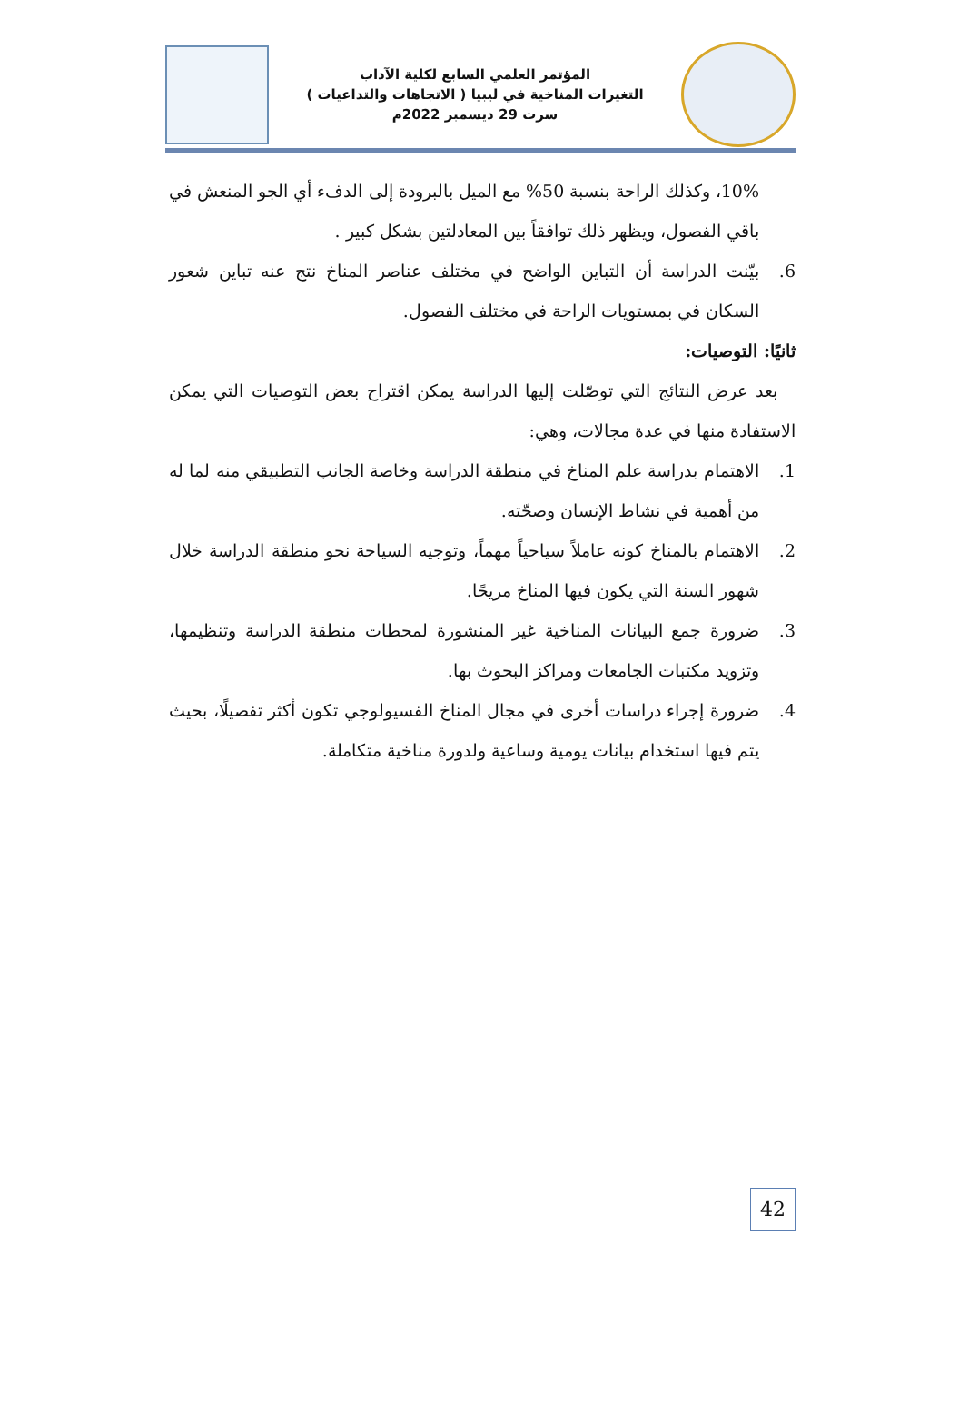المؤتمر العلمي السابع لكلية الآداب
التغيرات المناخية في ليبيا ( الاتجاهات والتداعيات )
سرت 29 ديسمبر 2022م
10%، وكذلك الراحة بنسبة 50% مع الميل بالبرودة إلى الدفء أي الجو المنعش في باقي الفصول، ويظهر ذلك توافقاً بين المعادلتين بشكل كبير .
6. بيّنت الدراسة أن التباين الواضح في مختلف عناصر المناخ نتج عنه تباين شعور السكان في بمستويات الراحة في مختلف الفصول.
ثانيًا: التوصيات:
بعد عرض النتائج التي توصّلت إليها الدراسة يمكن اقتراح بعض التوصيات التي يمكن الاستفادة منها في عدة مجالات، وهي:
1. الاهتمام بدراسة علم المناخ في منطقة الدراسة وخاصة الجانب التطبيقي منه لما له من أهمية في نشاط الإنسان وصحّته.
2. الاهتمام بالمناخ كونه عاملاً سياحياً مهماً، وتوجيه السياحة نحو منطقة الدراسة خلال شهور السنة التي يكون فيها المناخ مريحًا.
3. ضرورة جمع البيانات المناخية غير المنشورة لمحطات منطقة الدراسة وتنظيمها، وتزويد مكتبات الجامعات ومراكز البحوث بها.
4. ضرورة إجراء دراسات أخرى في مجال المناخ الفسيولوجي تكون أكثر تفصيلًا، بحيث يتم فيها استخدام بيانات يومية وساعية ولدورة مناخية متكاملة.
42